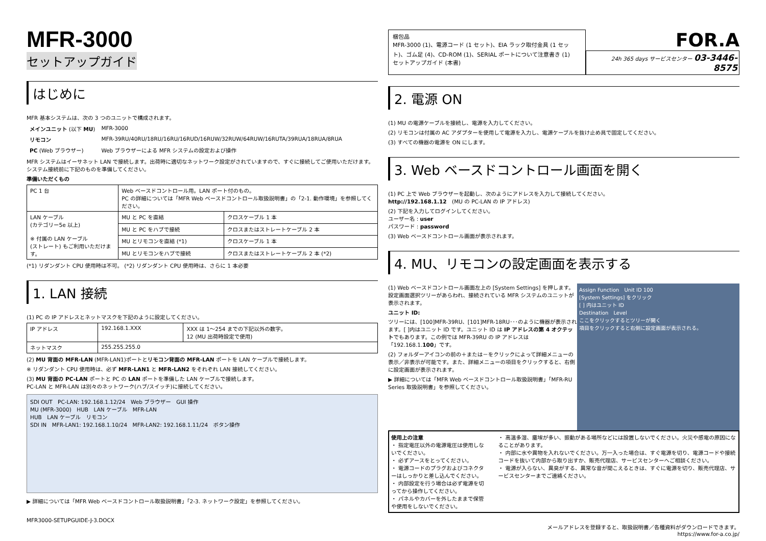MFR-3000
セットアップガイド
はじめに
MFR 基本システムは、次の 3 つのユニットで構成されます。
| メインユニット (以下 MU ) | MFR-3000 |
| リモコン | MFR-39RU/40RU/18RU/16RU/16RUD/16RUW/32RUW/64RUW/16RUTA/39RUA/18RUA/8RUA |
| PC (Web ブラウザー) | Web ブラウザーによる MFR システムの設定および操作 |
MFR システムはイーサネット LAN で接続します。出荷時に適切なネットワーク設定がされていますので、すぐに接続してご使用いただけます。システム接続前に下記のものを準備してください。
準備いただくもの
| PC 1 台 | Web ベースドコントロール用。LAN ポート付のもの。 PC の詳細については「MFR Web ベースドコントロール取扱説明書」の「2-1. 動作環境」を参照してください。 | |
| LAN ケーブル (カテゴリー5e 以上) ※ 付属の LAN ケーブル (ストレート) もご利用いただけます。 | MU と PC を直結 | クロスケーブル 1 本 |
| | MU と PC をハブで接続 | クロスまたはストレートケーブル 2 本 |
| | MU とリモコンを直結 (*1) | クロスケーブル 1 本 |
| | MU とリモコンをハブで接続 | クロスまたはストレートケーブル 2 本 (*2) |
(*1) リダンダント CPU 使用時は不可。 (*2) リダンダント CPU 使用時は、さらに 1 本必要
1. LAN 接続
(1) PC の IP アドレスとネットマスクを下記のように設定してください。
| IP アドレス | 192.168.1.XXX | XXX は 1～254 までの下記以外の数字。 12 (MU 出荷時設定で使用) |
| ネットマスク | 255.255.255.0 | |
(2) MU 背面の MFR-LAN (MFR-LAN1)ポートとリモコン背面の MFR-LAN ポートを LAN ケーブルで接続します。
※ リダンダント CPU 使用時は、必ず MFR-LAN1 と MFR-LAN2 をそれぞれ LAN 接続してください。
(3) MU 背面の PC-LAN ポートと PC の LAN ポートを準備した LAN ケーブルで接続します。
PC-LAN と MFR-LAN は別々のネットワーク(ハブ/スイッチ)に接続してください。
SDI OUT　PC-LAN: 192.168.1.12/24　Web ブラウザー　GUI 操作
MU (MFR-3000)　HUB　LAN ケーブル　MFR-LAN
HUB　LAN ケーブル　リモコン
SDI IN　MFR-LAN1: 192.168.1.10/24　MFR-LAN2: 192.168.1.11/24　ボタン操作
▶ 詳細については「MFR Web ベースドコントロール取扱説明書」「2-3. ネットワーク設定」を参照してください。
MFR3000-SETUPGUIDE-J-3.DOCX
梱包品
MFR-3000 (1)、電源コード (1 セット)、EIA ラック取付金具 (1 セット)、ゴム足 (4)、CD-ROM (1)、SERIAL ポートについて注意書き (1)
セットアップガイド (本書)
FOR.A
24h 365 days サービスセンター 03-3446-8575
2. 電源 ON
(1) MU の電源ケーブルを接続し、電源を入力してください。
(2) リモコンは付属の AC アダプターを使用して電源を入力し、電源ケーブルを抜け止め具で固定してください。
(3) すべての機器の電源を ON にします。
3. Web ベースドコントロール画面を開く
(1) PC 上で Web ブラウザーを起動し、次のようにアドレスを入力して接続してください。
http://192.168.1.12　(MU の PC-LAN の IP アドレス)
(2) 下記を入力してログインしてください。
ユーザー名 : user
パスワード : password
(3) Web ベースドコントロール画面が表示されます。
4. MU、リモコンの設定画面を表示する
Assign Function　Unit ID 100
[System Settings] をクリック
[ ] 内はユニット ID
Destination　Level
ここをクリックするとツリーが開く
項目をクリックすると右側に設定画面が表示される。
(1) Web ベースドコントロール画面左上の [System Settings] を押します。設定画面選択ツリーがあらわれ、接続されている MFR システムのユニットが表示されます。
ユニット ID:
ツリーには、[100]MFR-39RU、[101]MFR-18RU･･･のように機器が表示されます。[ ]内はユニット ID です。ユニット ID は IP アドレスの第 4 オクテットでもあります。この例では MFR-39RU の IP アドレスは「192.168.1.100」です。
(2) フォルダーアイコンの前の＋または－をクリックによって詳細メニューの表示／非表示が可能です。また、詳細メニューの項目をクリックすると、右側に設定画面が表示されます。
▶ 詳細については「MFR Web ベースドコントロール取扱説明書」「MFR-RU Series 取扱説明書」を参照してください。
使用上の注意
・ 指定電圧以外の電源電圧は使用しないでください。
・ 必ずアースをとってください。
・ 電源コードのプラグおよびコネクターはしっかりと差し込んでください。
・ 内部設定を行う場合は必ず電源を切ってから操作してください。
・ パネルやカバーを外したままで保管や使用をしないでください。
・ 高温多湿、塵埃が多い、振動がある場所などには設置しないでください。火災や感電の原因になることがあります。
・ 内部に水や異物を入れないでください。万一入った場合は、すぐ電源を切り、電源コードや接続コードを抜いて内部から取り出すか、販売代理店、サービスセンターへご相談ください。
・ 電源が入らない、異臭がする、異常な音が聞こえるときは、すぐに電源を切り、販売代理店、サービスセンターまでご連絡ください。
メールアドレスを登録すると、取扱説明書／各種資料がダウンロードできます。
https://www.for-a.co.jp/